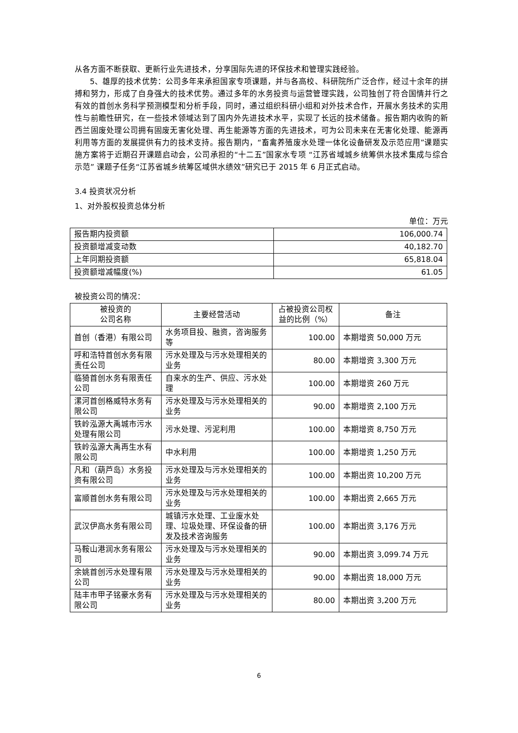从各方面不断获取、更新行业先进技术，分享国际先进的环保技术和管理实践经验。
5、雄厚的技术优势：公司多年来承担国家专项课题，并与各高校、科研院所广泛合作，经过十余年的拼搏和努力，形成了自身强大的技术优势。通过多年的水务投资与运营管理实践，公司独创了符合国情并行之有效的首创水务科学预测模型和分析手段，同时，通过组织科研小组和对外技术合作，开展水务技术的实用性与前瞻性研究，在一些技术领域达到了国内外先进技术水平，实现了长远的技术储备。报告期内收购的新西兰固废处理公司拥有固废无害化处理、再生能源等方面的先进技术，可为公司未来在无害化处理、能源再利用等方面的发展提供有力的技术支持。报告期内，“畜禽养殖废水处理一体化设备研发及示范应用”课题实施方案将于近期召开课题启动会，公司承担的“十二五”国家水专项 “江苏省域城乡统筹供水技术集成与综合示范” 课题子任务“江苏省城乡统筹区域供水绩效”研究已于 2015 年 6 月正式启动。
3.4 投资状况分析
1、对外股权投资总体分析
单位：万元
| 报告期内投资额 | 106,000.74 |
| 投资额增减变动数 | 40,182.70 |
| 上年同期投资额 | 65,818.04 |
| 投资额增减幅度(%) | 61.05 |
被投资公司的情况：
| 被投资的 公司名称 | 主要经营活动 | 占被投资公司权益的比例（%） | 备注 |
| 首创（香港）有限公司 | 水务项目投、融资，咨询服务等 | 100.00 | 本期增资 50,000 万元 |
| 呼和浩特首创水务有限责任公司 | 污水处理及与污水处理相关的业务 | 80.00 | 本期增资 3,300 万元 |
| 临猗首创水务有限责任公司 | 自来水的生产、供应、污水处理 | 100.00 | 本期增资 260 万元 |
| 漯河首创格威特水务有限公司 | 污水处理及与污水处理相关的业务 | 90.00 | 本期增资 2,100 万元 |
| 铁岭泓源大禹城市污水处理有限公司 | 污水处理、污泥利用 | 100.00 | 本期增资 8,750 万元 |
| 铁岭泓源大禹再生水有限公司 | 中水利用 | 100.00 | 本期增资 1,250 万元 |
| 凡和（葫芦岛）水务投资有限公司 | 污水处理及与污水处理相关的业务 | 100.00 | 本期出资 10,200 万元 |
| 富顺首创水务有限公司 | 污水处理及与污水处理相关的业务 | 100.00 | 本期出资 2,665 万元 |
| 武汉伊高水务有限公司 | 城镇污水处理、工业废水处理、垃圾处理、环保设备的研发及技术咨询服务 | 100.00 | 本期出资 3,176 万元 |
| 马鞍山港润水务有限公司 | 污水处理及与污水处理相关的业务 | 90.00 | 本期出资 3,099.74 万元 |
| 余姚首创污水处理有限公司 | 污水处理及与污水处理相关的业务 | 90.00 | 本期出资 18,000 万元 |
| 陆丰市甲子铭豪水务有限公司 | 污水处理及与污水处理相关的业务 | 80.00 | 本期出资 3,200 万元 |
6